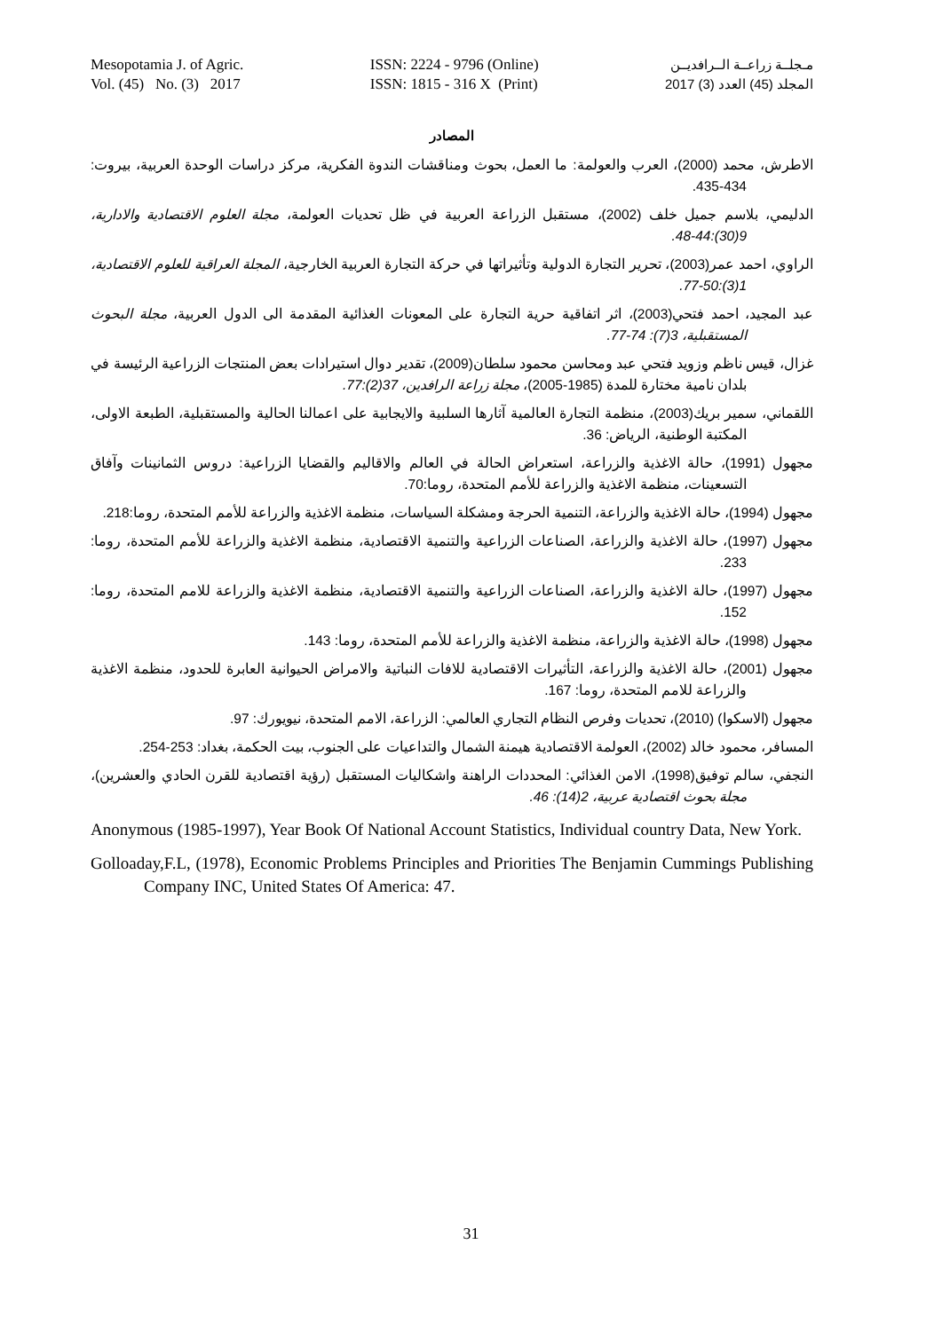Mesopotamia J. of Agric.
Vol. (45) No. (3) 2017
ISSN: 2224 - 9796 (Online)
ISSN: 1815 - 316 X (Print)
مـجلــة زراعــة الــرافديــن
المجلد (45) العدد (3) 2017
المصادر
الاطرش، محمد (2000)، العرب والعولمة: ما العمل، بحوث ومناقشات الندوة الفكرية، مركز دراسات الوحدة العربية، بيروت: 434-435.
الدليمي، بلاسم جميل خلف (2002)، مستقبل الزراعة العربية في ظل تحديات العولمة، مجلة العلوم الاقتصادية والادارية، 9(30):44-48.
الراوي، احمد عمر(2003)، تحرير التجارة الدولية وتأثيراتها في حركة التجارة العربية الخارجية، المجلة العراقية للعلوم الاقتصادية، 1(3):50-77.
عبد المجيد، احمد فتحي(2003)، اثر اتفاقية حرية التجارة على المعونات الغذائية المقدمة الى الدول العربية، مجلة البحوث المستقبلية، 3(7): 74-77.
غزال، قيس ناظم وزويد فتحي عبد ومحاسن محمود سلطان(2009)، تقدير دوال استيرادات بعض المنتجات الزراعية الرئيسة في بلدان نامية مختارة للمدة (1985-2005)، مجلة زراعة الرافدين، 37(2):77.
اللقماني، سمير بريك(2003)، منظمة التجارة العالمية آثارها السلبية والايجابية على اعمالنا الحالية والمستقبلية، الطبعة الاولى، المكتبة الوطنية، الرياض: 36.
مجهول (1991)، حالة الاغذية والزراعة، استعراض الحالة في العالم والاقاليم والقضايا الزراعية: دروس الثمانينات وآفاق التسعينات، منظمة الاغذية والزراعة للأمم المتحدة، روما:70.
مجهول (1994)، حالة الاغذية والزراعة، التنمية الحرجة ومشكلة السياسات، منظمة الاغذية والزراعة للأمم المتحدة، روما:218.
مجهول (1997)، حالة الاغذية والزراعة، الصناعات الزراعية والتنمية الاقتصادية، منظمة الاغذية والزراعة للأمم المتحدة، روما: 233.
مجهول (1997)، حالة الاغذية والزراعة، الصناعات الزراعية والتنمية الاقتصادية، منظمة الاغذية والزراعة للامم المتحدة، روما: 152.
مجهول (1998)، حالة الاغذية والزراعة، منظمة الاغذية والزراعة للأمم المتحدة، روما: 143.
مجهول (2001)، حالة الاغذية والزراعة، التأثيرات الاقتصادية للافات النباتية والامراض الحيوانية العابرة للحدود، منظمة الاغذية والزراعة للامم المتحدة، روما: 167.
مجهول (الاسكوا) (2010)، تحديات وفرص النظام التجاري العالمي: الزراعة، الامم المتحدة، نيويورك: 97.
المسافر، محمود خالد (2002)، العولمة الاقتصادية هيمنة الشمال والتداعيات على الجنوب، بيت الحكمة، بغداد: 253-254.
النجفي، سالم توفيق(1998)، الامن الغذائي: المحددات الراهنة واشكاليات المستقبل (رؤية اقتصادية للقرن الحادي والعشرين)، مجلة بحوث اقتصادية عربية، 2(14): 46.
Anonymous (1985-1997), Year Book Of National Account Statistics, Individual country Data, New York.
Golloaday,F.L, (1978), Economic Problems Principles and Priorities The Benjamin Cummings Publishing Company INC, United States Of America: 47.
31